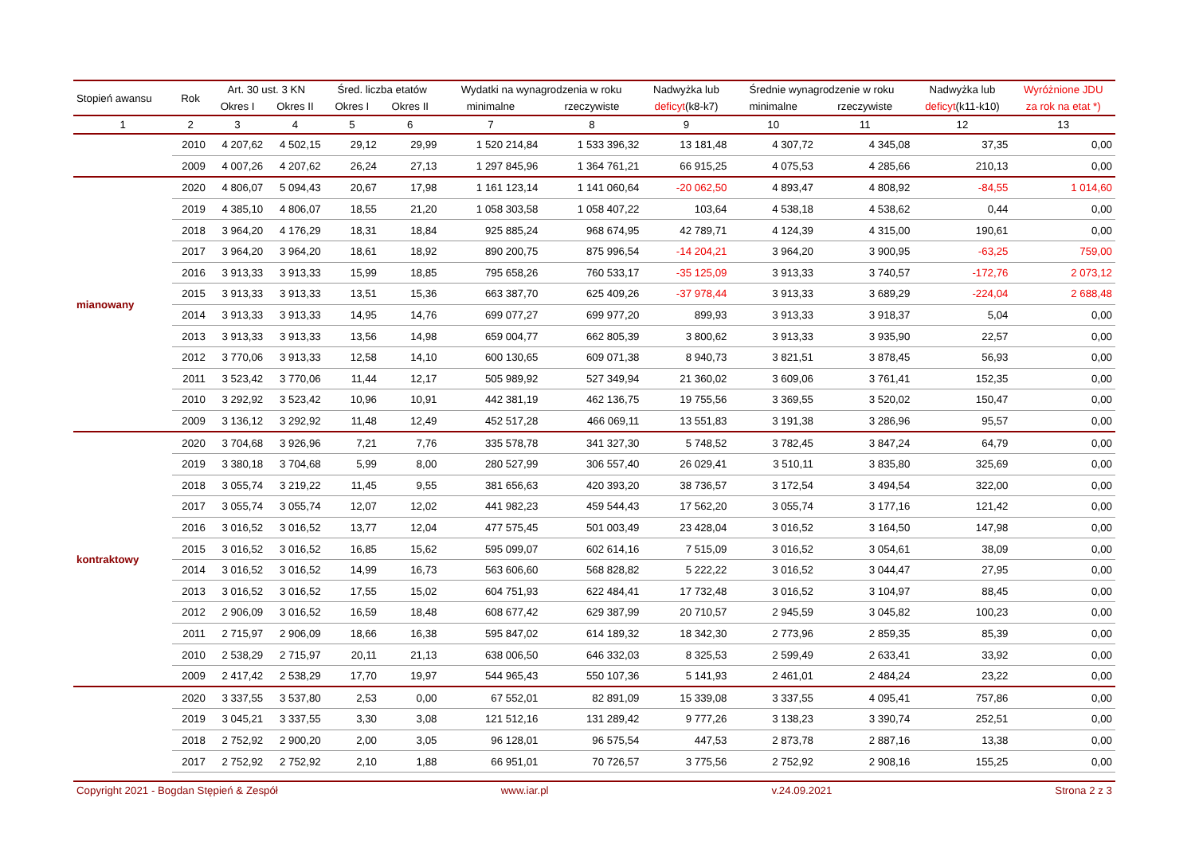| Stopień awansu | Rok | Art. 30 ust. 3 KN | | Śred. liczba etatów | | Wydatki na wynagrodzenia w roku | | Nadwyżka lub | Średnie wynagrodzenie w roku | | Nadwyżka lub | Wyróżnione JDU |
| --- | --- | --- | --- | --- | --- | --- | --- | --- | --- | --- | --- | --- |
| | | Okres I | Okres II | Okres I | Okres II | minimalne | rzeczywiste | deficyt (k8-k7) | minimalne | rzeczywiste | deficyt (k11-k10) | za rok na etat *) |
| 1 | 2 | 3 | 4 | 5 | 6 | 7 | 8 | 9 | 10 | 11 | 12 | 13 |
| | 2010 | 4 207,62 | 4 502,15 | 29,12 | 29,99 | 1 520 214,84 | 1 533 396,32 | 13 181,48 | 4 307,72 | 4 345,08 | 37,35 | 0,00 |
| | 2009 | 4 007,26 | 4 207,62 | 26,24 | 27,13 | 1 297 845,96 | 1 364 761,21 | 66 915,25 | 4 075,53 | 4 285,66 | 210,13 | 0,00 |
| mianowany | 2020 | 4 806,07 | 5 094,43 | 20,67 | 17,98 | 1 161 123,14 | 1 141 060,64 | -20 062,50 | 4 893,47 | 4 808,92 | -84,55 | 1 014,60 |
| | 2019 | 4 385,10 | 4 806,07 | 18,55 | 21,20 | 1 058 303,58 | 1 058 407,22 | 103,64 | 4 538,18 | 4 538,62 | 0,44 | 0,00 |
| | 2018 | 3 964,20 | 4 176,29 | 18,31 | 18,84 | 925 885,24 | 968 674,95 | 42 789,71 | 4 124,39 | 4 315,00 | 190,61 | 0,00 |
| | 2017 | 3 964,20 | 3 964,20 | 18,61 | 18,92 | 890 200,75 | 875 996,54 | -14 204,21 | 3 964,20 | 3 900,95 | -63,25 | 759,00 |
| | 2016 | 3 913,33 | 3 913,33 | 15,99 | 18,85 | 795 658,26 | 760 533,17 | -35 125,09 | 3 913,33 | 3 740,57 | -172,76 | 2 073,12 |
| | 2015 | 3 913,33 | 3 913,33 | 13,51 | 15,36 | 663 387,70 | 625 409,26 | -37 978,44 | 3 913,33 | 3 689,29 | -224,04 | 2 688,48 |
| | 2014 | 3 913,33 | 3 913,33 | 14,95 | 14,76 | 699 077,27 | 699 977,20 | 899,93 | 3 913,33 | 3 918,37 | 5,04 | 0,00 |
| | 2013 | 3 913,33 | 3 913,33 | 13,56 | 14,98 | 659 004,77 | 662 805,39 | 3 800,62 | 3 913,33 | 3 935,90 | 22,57 | 0,00 |
| | 2012 | 3 770,06 | 3 913,33 | 12,58 | 14,10 | 600 130,65 | 609 071,38 | 8 940,73 | 3 821,51 | 3 878,45 | 56,93 | 0,00 |
| | 2011 | 3 523,42 | 3 770,06 | 11,44 | 12,17 | 505 989,92 | 527 349,94 | 21 360,02 | 3 609,06 | 3 761,41 | 152,35 | 0,00 |
| | 2010 | 3 292,92 | 3 523,42 | 10,96 | 10,91 | 442 381,19 | 462 136,75 | 19 755,56 | 3 369,55 | 3 520,02 | 150,47 | 0,00 |
| | 2009 | 3 136,12 | 3 292,92 | 11,48 | 12,49 | 452 517,28 | 466 069,11 | 13 551,83 | 3 191,38 | 3 286,96 | 95,57 | 0,00 |
| kontraktowy | 2020 | 3 704,68 | 3 926,96 | 7,21 | 7,76 | 335 578,78 | 341 327,30 | 5 748,52 | 3 782,45 | 3 847,24 | 64,79 | 0,00 |
| | 2019 | 3 380,18 | 3 704,68 | 5,99 | 8,00 | 280 527,99 | 306 557,40 | 26 029,41 | 3 510,11 | 3 835,80 | 325,69 | 0,00 |
| | 2018 | 3 055,74 | 3 219,22 | 11,45 | 9,55 | 381 656,63 | 420 393,20 | 38 736,57 | 3 172,54 | 3 494,54 | 322,00 | 0,00 |
| | 2017 | 3 055,74 | 3 055,74 | 12,07 | 12,02 | 441 982,23 | 459 544,43 | 17 562,20 | 3 055,74 | 3 177,16 | 121,42 | 0,00 |
| | 2016 | 3 016,52 | 3 016,52 | 13,77 | 12,04 | 477 575,45 | 501 003,49 | 23 428,04 | 3 016,52 | 3 164,50 | 147,98 | 0,00 |
| | 2015 | 3 016,52 | 3 016,52 | 16,85 | 15,62 | 595 099,07 | 602 614,16 | 7 515,09 | 3 016,52 | 3 054,61 | 38,09 | 0,00 |
| | 2014 | 3 016,52 | 3 016,52 | 14,99 | 16,73 | 563 606,60 | 568 828,82 | 5 222,22 | 3 016,52 | 3 044,47 | 27,95 | 0,00 |
| | 2013 | 3 016,52 | 3 016,52 | 17,55 | 15,02 | 604 751,93 | 622 484,41 | 17 732,48 | 3 016,52 | 3 104,97 | 88,45 | 0,00 |
| | 2012 | 2 906,09 | 3 016,52 | 16,59 | 18,48 | 608 677,42 | 629 387,99 | 20 710,57 | 2 945,59 | 3 045,82 | 100,23 | 0,00 |
| | 2011 | 2 715,97 | 2 906,09 | 18,66 | 16,38 | 595 847,02 | 614 189,32 | 18 342,30 | 2 773,96 | 2 859,35 | 85,39 | 0,00 |
| | 2010 | 2 538,29 | 2 715,97 | 20,11 | 21,13 | 638 006,50 | 646 332,03 | 8 325,53 | 2 599,49 | 2 633,41 | 33,92 | 0,00 |
| | 2009 | 2 417,42 | 2 538,29 | 17,70 | 19,97 | 544 965,43 | 550 107,36 | 5 141,93 | 2 461,01 | 2 484,24 | 23,22 | 0,00 |
| | 2020 | 3 337,55 | 3 537,80 | 2,53 | 0,00 | 67 552,01 | 82 891,09 | 15 339,08 | 3 337,55 | 4 095,41 | 757,86 | 0,00 |
| | 2019 | 3 045,21 | 3 337,55 | 3,30 | 3,08 | 121 512,16 | 131 289,42 | 9 777,26 | 3 138,23 | 3 390,74 | 252,51 | 0,00 |
| | 2018 | 2 752,92 | 2 900,20 | 2,00 | 3,05 | 96 128,01 | 96 575,54 | 447,53 | 2 873,78 | 2 887,16 | 13,38 | 0,00 |
| | 2017 | 2 752,92 | 2 752,92 | 2,10 | 1,88 | 66 951,01 | 70 726,57 | 3 775,56 | 2 752,92 | 2 908,16 | 155,25 | 0,00 |
Copyright 2021 - Bogdan Stępień & Zespół www.iar.pl v.24.09.2021 Strona 2 z 3